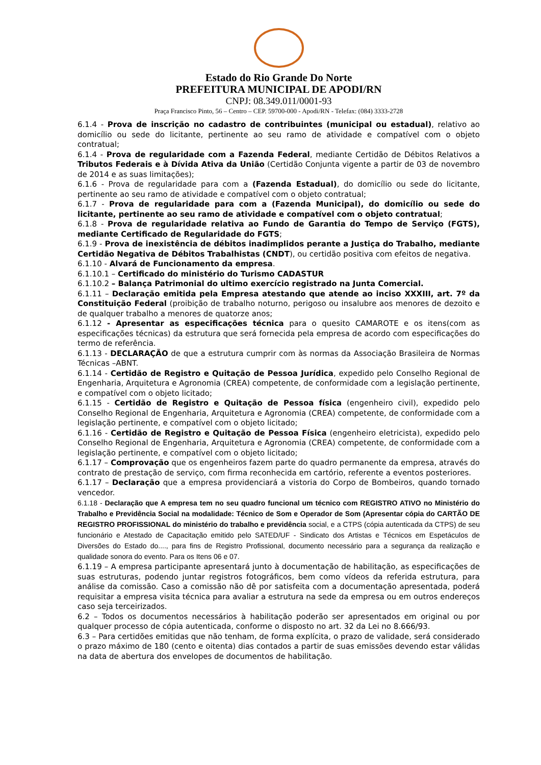Estado do Rio Grande Do Norte
PREFEITURA MUNICIPAL DE APODI/RN
CNPJ: 08.349.011/0001-93
Praça Francisco Pinto, 56 – Centro – CEP. 59700-000 - Apodi/RN - Telefax: (084) 3333-2728
6.1.4 - Prova de inscrição no cadastro de contribuintes (municipal ou estadual), relativo ao domicílio ou sede do licitante, pertinente ao seu ramo de atividade e compatível com o objeto contratual;
6.1.4 - Prova de regularidade com a Fazenda Federal, mediante Certidão de Débitos Relativos a Tributos Federais e à Dívida Ativa da União (Certidão Conjunta vigente a partir de 03 de novembro de 2014 e as suas limitações);
6.1.6 - Prova de regularidade para com a (Fazenda Estadual), do domicílio ou sede do licitante, pertinente ao seu ramo de atividade e compatível com o objeto contratual;
6.1.7 - Prova de regularidade para com a (Fazenda Municipal), do domicílio ou sede do licitante, pertinente ao seu ramo de atividade e compatível com o objeto contratual;
6.1.8 - Prova de regularidade relativa ao Fundo de Garantia do Tempo de Serviço (FGTS), mediante Certificado de Regularidade do FGTS;
6.1.9 - Prova de inexistência de débitos inadimplidos perante a Justiça do Trabalho, mediante Certidão Negativa de Débitos Trabalhistas (CNDT), ou certidão positiva com efeitos de negativa.
6.1.10 - Alvará de Funcionamento da empresa.
6.1.10.1 – Certificado do ministério do Turismo CADASTUR
6.1.10.2 – Balança Patrimonial do ultimo exercício registrado na Junta Comercial.
6.1.11 – Declaração emitida pela Empresa atestando que atende ao inciso XXXIII, art. 7º da Constituição Federal (proibição de trabalho noturno, perigoso ou insalubre aos menores de dezoito e de qualquer trabalho a menores de quatorze anos;
6.1.12 - Apresentar as especificações técnica para o quesito CAMAROTE e os itens(com as especificações técnicas) da estrutura que será fornecida pela empresa de acordo com especificações do termo de referência.
6.1.13 - DECLARAÇÃO de que a estrutura cumprir com às normas da Associação Brasileira de Normas Técnicas –ABNT.
6.1.14 - Certidão de Registro e Quitação de Pessoa Jurídica, expedido pelo Conselho Regional de Engenharia, Arquitetura e Agronomia (CREA) competente, de conformidade com a legislação pertinente, e compatível com o objeto licitado;
6.1.15 - Certidão de Registro e Quitação de Pessoa física (engenheiro civil), expedido pelo Conselho Regional de Engenharia, Arquitetura e Agronomia (CREA) competente, de conformidade com a legislação pertinente, e compatível com o objeto licitado;
6.1.16 - Certidão de Registro e Quitação de Pessoa Física (engenheiro eletricista), expedido pelo Conselho Regional de Engenharia, Arquitetura e Agronomia (CREA) competente, de conformidade com a legislação pertinente, e compatível com o objeto licitado;
6.1.17 – Comprovação que os engenheiros fazem parte do quadro permanente da empresa, através do contrato de prestação de serviço, com firma reconhecida em cartório, referente a eventos posteriores.
6.1.17 – Declaração que a empresa providenciará a vistoria do Corpo de Bombeiros, quando tornado vencedor.
6.1.18 - Declaração que A empresa tem no seu quadro funcional um técnico com REGISTRO ATIVO no Ministério do Trabalho e Previdência Social na modalidade: Técnico de Som e Operador de Som (Apresentar cópia do CARTÃO DE REGISTRO PROFISSIONAL do ministério do trabalho e previdência social, e a CTPS (cópia autenticada da CTPS) de seu funcionário e Atestado de Capacitação emitido pelo SATED/UF - Sindicato dos Artistas e Técnicos em Espetáculos de Diversões do Estado do...., para fins de Registro Profissional, documento necessário para a segurança da realização e qualidade sonora do evento. Para os Itens 06 e 07.
6.1.19 – A empresa participante apresentará junto à documentação de habilitação, as especificações de suas estruturas, podendo juntar registros fotográficos, bem como vídeos da referida estrutura, para análise da comissão. Caso a comissão não dê por satisfeita com a documentação apresentada, poderá requisitar a empresa visita técnica para avaliar a estrutura na sede da empresa ou em outros endereços caso seja terceirizados.
6.2 – Todos os documentos necessários à habilitação poderão ser apresentados em original ou por qualquer processo de cópia autenticada, conforme o disposto no art. 32 da Lei no 8.666/93.
6.3 – Para certidões emitidas que não tenham, de forma explícita, o prazo de validade, será considerado o prazo máximo de 180 (cento e oitenta) dias contados a partir de suas emissões devendo estar válidas na data de abertura dos envelopes de documentos de habilitação.